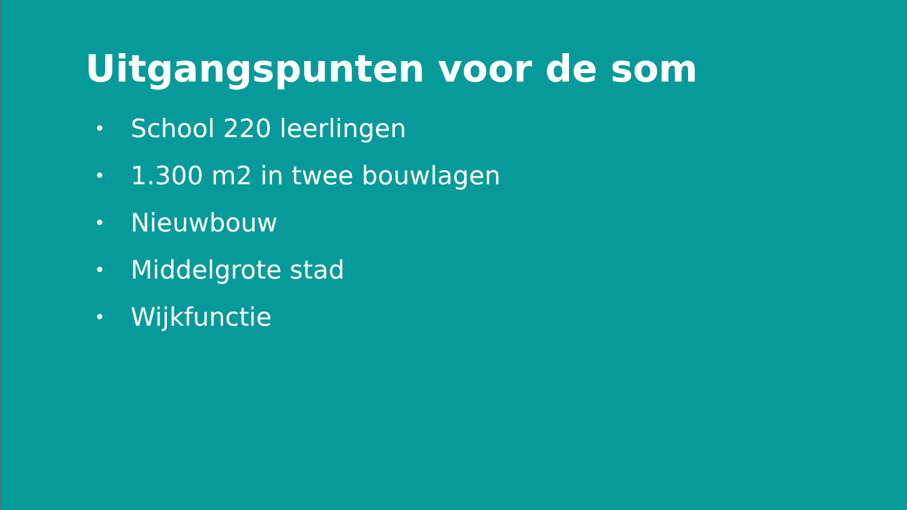Uitgangspunten voor de som
• School 220 leerlingen
• 1.300 m2 in twee bouwlagen
• Nieuwbouw
• Middelgrote stad
• Wijkfunctie